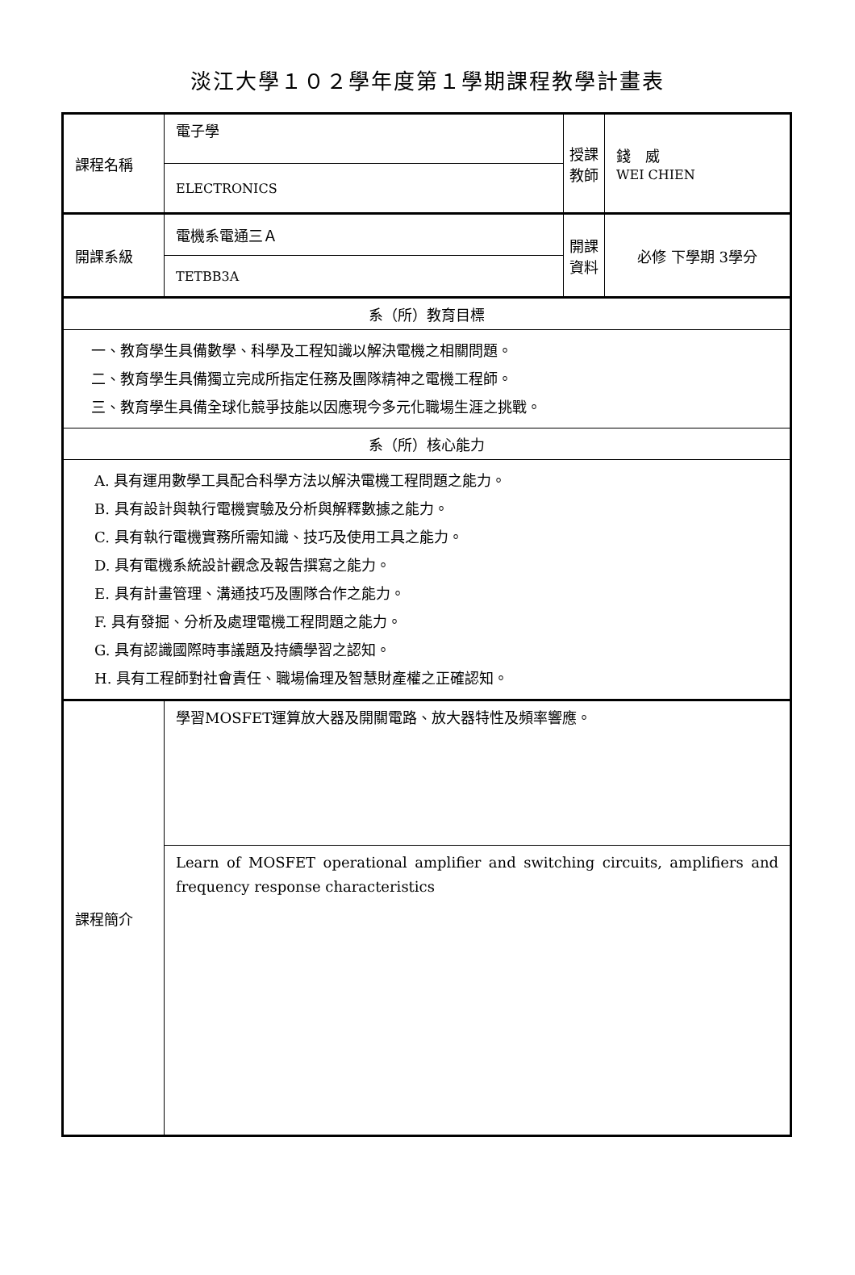淡江大學１０２學年度第１學期課程教學計畫表
| 課程名稱 | 電子學 | 授課 教師 | 錢 威 WEI CHIEN |
| | ELECTRONICS | | |
| 開課系級 | 電機系電通三Ａ | 開課 資料 | 必修 下學期 3學分 |
| | TETBB3A | | |
| 系（所）教育目標 | | | |
| 一、教育學生具備數學、科學及工程知識以解決電機之相關問題。 二、教育學生具備獨立完成所指定任務及團隊精神之電機工程師。 三、教育學生具備全球化競爭技能以因應現今多元化職場生涯之挑戰。 | | | |
| 系（所）核心能力 | | | |
| A. 具有運用數學工具配合科學方法以解決電機工程問題之能力。 B. 具有設計與執行電機實驗及分析與解釋數據之能力。 C. 具有執行電機實務所需知識、技巧及使用工具之能力。 D. 具有電機系統設計觀念及報告撰寫之能力。 E. 具有計畫管理、溝通技巧及團隊合作之能力。 F. 具有發掘、分析及處理電機工程問題之能力。 G. 具有認識國際時事議題及持續學習之認知。 H. 具有工程師對社會責任、職場倫理及智慧財產權之正確認知。 | | | |
| 課程簡介 | 學習MOSFET運算放大器及開關電路、放大器特性及頻率響應。 | | |
| | Learn of MOSFET operational amplifier and switching circuits, amplifiers and frequency response characteristics | | |